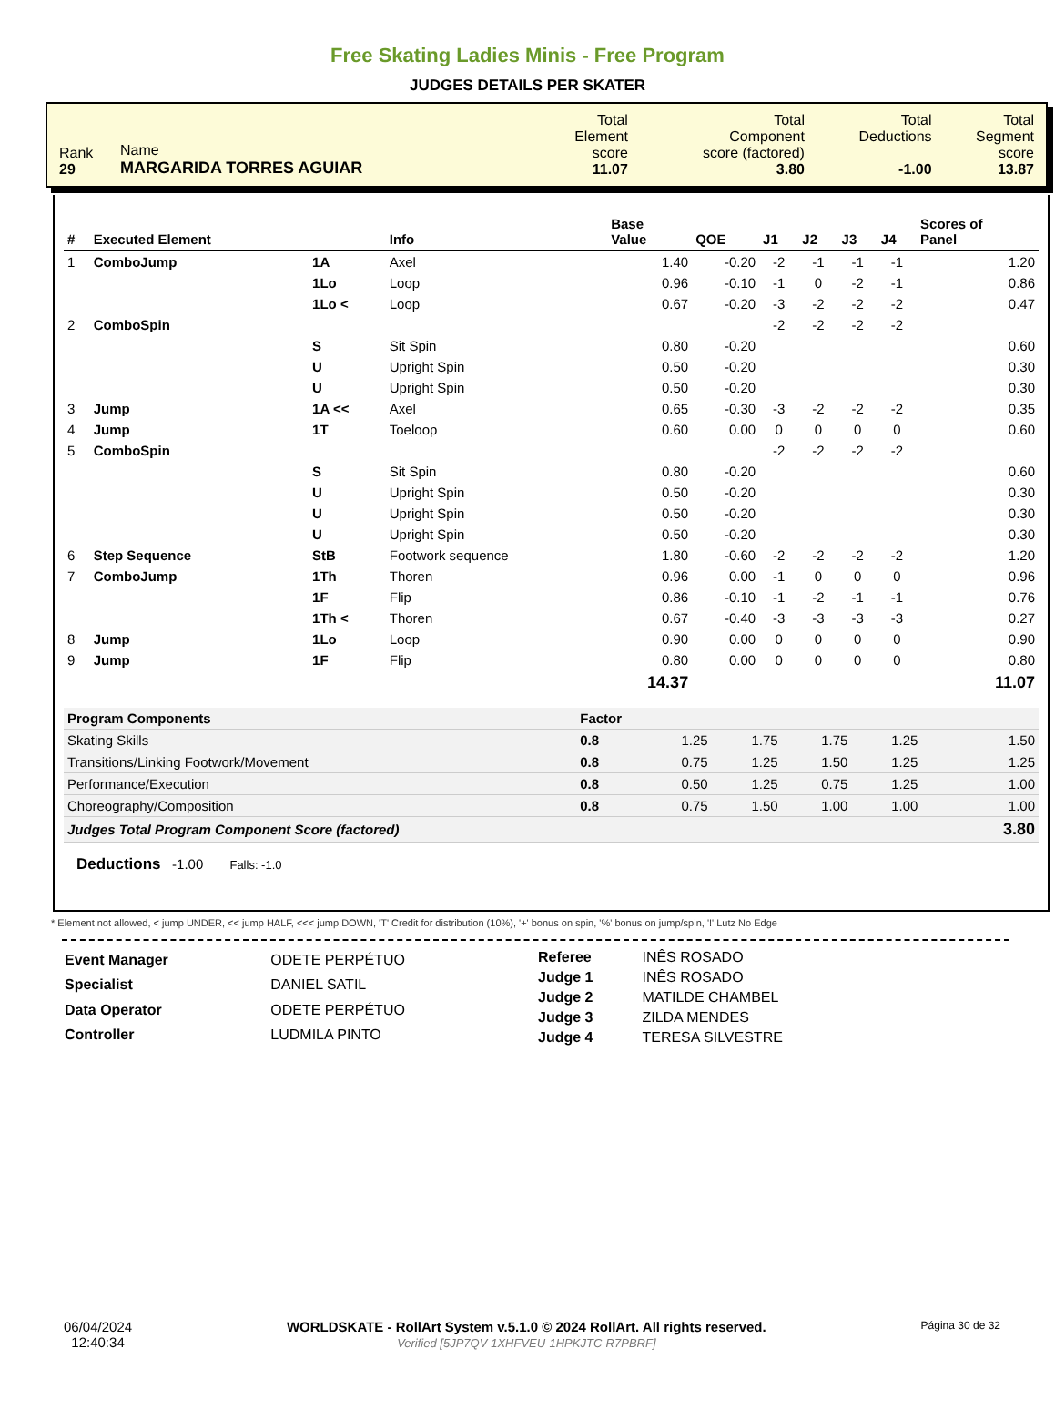Free Skating Ladies Minis - Free Program
JUDGES DETAILS PER SKATER
| Rank 29 | Name MARGARIDA TORRES AGUIAR | Total Element score 11.07 | Total Component score (factored) 3.80 | Total Deductions -1.00 | Total Segment score 13.87 |
| # | Executed Element | | Info | Base Value | QOE | J1 | J2 | J3 | J4 | Scores of Panel |
| --- | --- | --- | --- | --- | --- | --- | --- | --- | --- | --- |
| 1 | ComboJump | 1A | Axel | 1.40 | -0.20 | -2 | -1 | -1 | -1 | 1.20 |
| | | 1Lo | Loop | 0.96 | -0.10 | -1 | 0 | -2 | -1 | 0.86 |
| | | 1Lo < | Loop | 0.67 | -0.20 | -3 | -2 | -2 | -2 | 0.47 |
| 2 | ComboSpin | | | | | -2 | -2 | -2 | -2 | |
| | | S | Sit Spin | 0.80 | -0.20 | | | | | 0.60 |
| | | U | Upright Spin | 0.50 | -0.20 | | | | | 0.30 |
| | | U | Upright Spin | 0.50 | -0.20 | | | | | 0.30 |
| 3 | Jump | 1A << | Axel | 0.65 | -0.30 | -3 | -2 | -2 | -2 | 0.35 |
| 4 | Jump | 1T | Toeloop | 0.60 | 0.00 | 0 | 0 | 0 | 0 | 0.60 |
| 5 | ComboSpin | | | | | -2 | -2 | -2 | -2 | |
| | | S | Sit Spin | 0.80 | -0.20 | | | | | 0.60 |
| | | U | Upright Spin | 0.50 | -0.20 | | | | | 0.30 |
| | | U | Upright Spin | 0.50 | -0.20 | | | | | 0.30 |
| | | U | Upright Spin | 0.50 | -0.20 | | | | | 0.30 |
| 6 | Step Sequence | StB | Footwork sequence | 1.80 | -0.60 | -2 | -2 | -2 | -2 | 1.20 |
| 7 | ComboJump | 1Th | Thoren | 0.96 | 0.00 | -1 | 0 | 0 | 0 | 0.96 |
| | | 1F | Flip | 0.86 | -0.10 | -1 | -2 | -1 | -1 | 0.76 |
| | | 1Th < | Thoren | 0.67 | -0.40 | -3 | -3 | -3 | -3 | 0.27 |
| 8 | Jump | 1Lo | Loop | 0.90 | 0.00 | 0 | 0 | 0 | 0 | 0.90 |
| 9 | Jump | 1F | Flip | 0.80 | 0.00 | 0 | 0 | 0 | 0 | 0.80 |
| | | | | 14.37 | | | | | | 11.07 |
| Program Components | Factor | | | | | |
| Skating Skills | 0.8 | 1.25 | 1.75 | 1.75 | 1.25 | 1.50 |
| Transitions/Linking Footwork/Movement | 0.8 | 0.75 | 1.25 | 1.50 | 1.25 | 1.25 |
| Performance/Execution | 0.8 | 0.50 | 1.25 | 0.75 | 1.25 | 1.00 |
| Choreography/Composition | 0.8 | 0.75 | 1.50 | 1.00 | 1.00 | 1.00 |
| Judges Total Program Component Score (factored) | | | | | | 3.80 |
Deductions -1.00 Falls: -1.0
* Element not allowed, < jump UNDER, << jump HALF, <<< jump DOWN, 'T' Credit for distribution (10%), '+' bonus on spin, '%' bonus on jump/spin, '!' Lutz No Edge
| Event Manager | ODETE PERPÉTUO |
| Specialist | DANIEL SATIL |
| Data Operator | ODETE PERPÉTUO |
| Controller | LUDMILA PINTO |
| Referee | INÊS ROSADO |
| Judge 1 | INÊS ROSADO |
| Judge 2 | MATILDE CHAMBEL |
| Judge 3 | ZILDA MENDES |
| Judge 4 | TERESA SILVESTRE |
06/04/2024
12:40:34
WORLDSKATE - RollArt System v.5.1.0 © 2024 RollArt. All rights reserved.
Verified [5JP7QV-1XHFVEU-1HPKJTC-R7PBRF]
Página 30 de 32